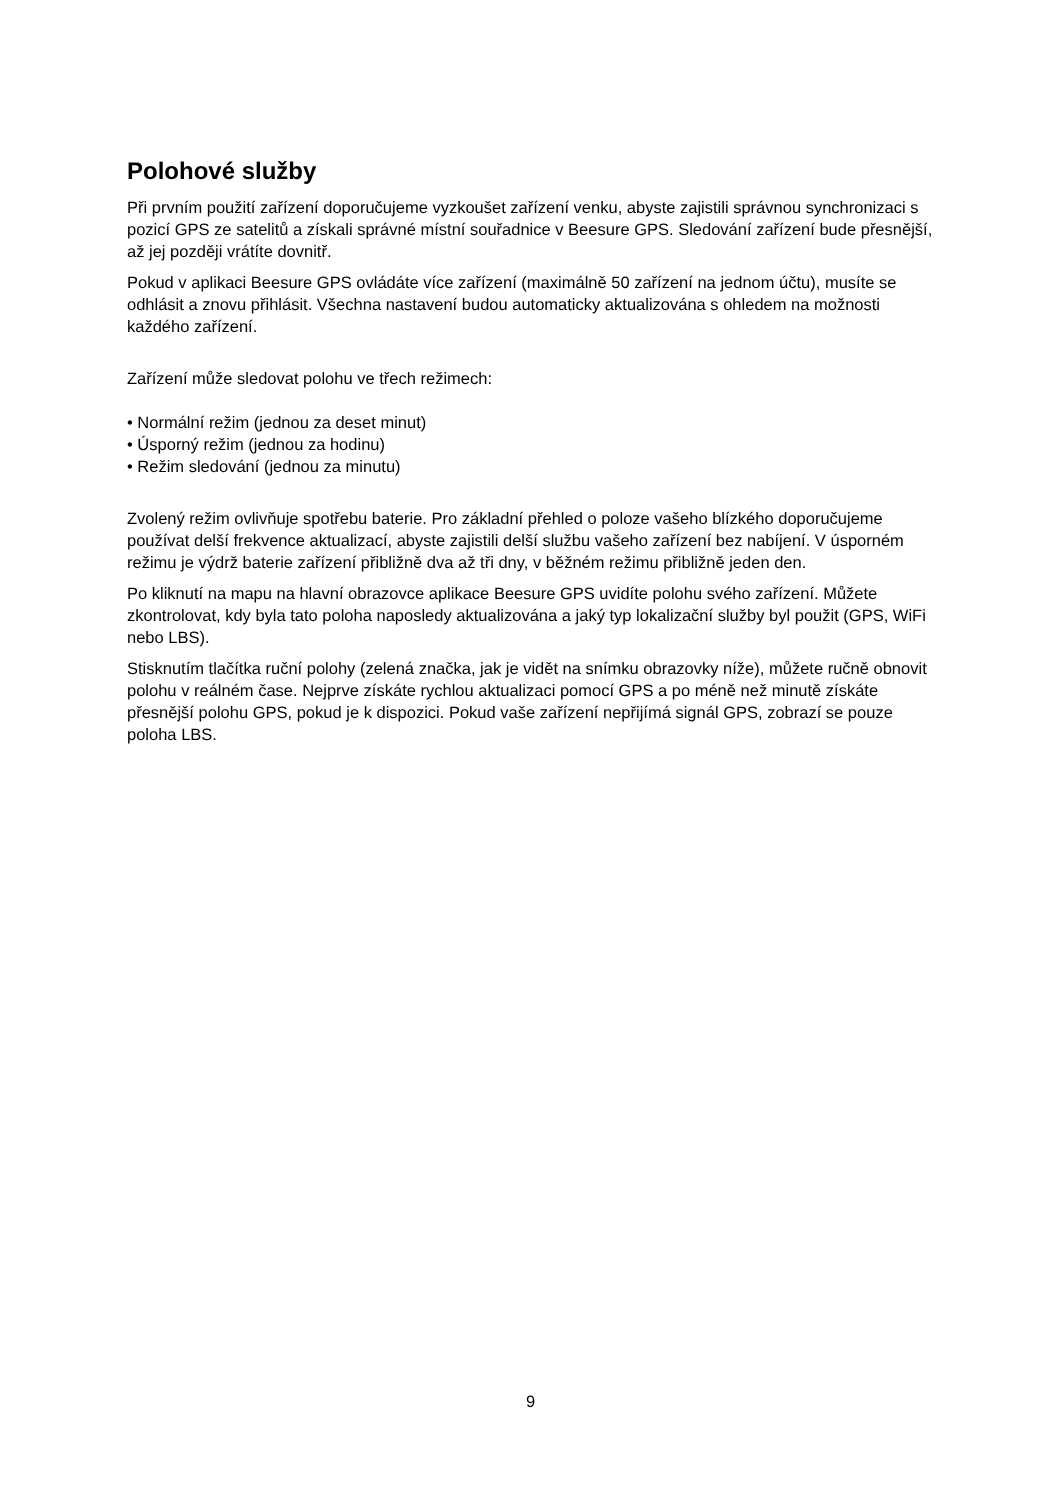Polohové služby
Při prvním použití zařízení doporučujeme vyzkoušet zařízení venku, abyste zajistili správnou synchronizaci s pozicí GPS ze satelitů a získali správné místní souřadnice v Beesure GPS. Sledování zařízení bude přesnější, až jej později vrátíte dovnitř.
Pokud v aplikaci Beesure GPS ovládáte více zařízení (maximálně 50 zařízení na jednom účtu), musíte se odhlásit a znovu přihlásit. Všechna nastavení budou automaticky aktualizována s ohledem na možnosti každého zařízení.
Zařízení může sledovat polohu ve třech režimech:
• Normální režim (jednou za deset minut)
• Úsporný režim (jednou za hodinu)
• Režim sledování (jednou za minutu)
Zvolený režim ovlivňuje spotřebu baterie. Pro základní přehled o poloze vašeho blízkého doporučujeme používat delší frekvence aktualizací, abyste zajistili delší službu vašeho zařízení bez nabíjení. V úsporném režimu je výdrž baterie zařízení přibližně dva až tři dny, v běžném režimu přibližně jeden den.
Po kliknutí na mapu na hlavní obrazovce aplikace Beesure GPS uvidíte polohu svého zařízení. Můžete zkontrolovat, kdy byla tato poloha naposledy aktualizována a jaký typ lokalizační služby byl použit (GPS, WiFi nebo LBS).
Stisknutím tlačítka ruční polohy (zelená značka, jak je vidět na snímku obrazovky níže), můžete ručně obnovit polohu v reálném čase. Nejprve získáte rychlou aktualizaci pomocí GPS a po méně než minutě získáte přesnější polohu GPS, pokud je k dispozici. Pokud vaše zařízení nepřijímá signál GPS, zobrazí se pouze poloha LBS.
9